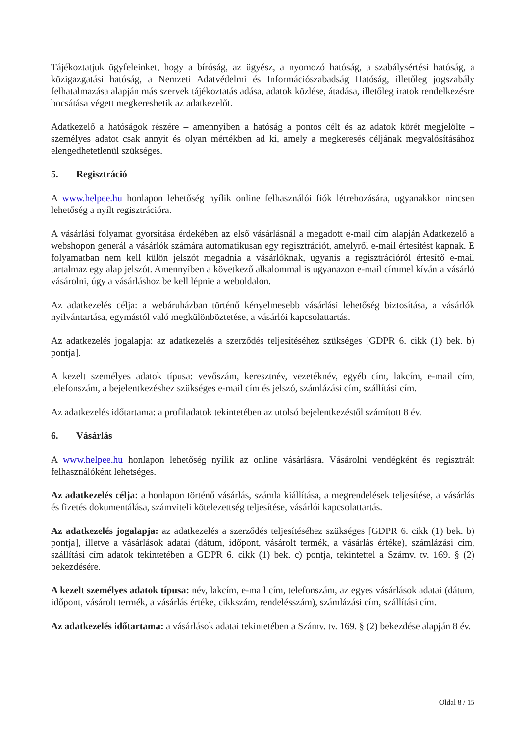Tájékoztatjuk ügyfeleinket, hogy a bíróság, az ügyész, a nyomozó hatóság, a szabálysértési hatóság, a közigazgatási hatóság, a Nemzeti Adatvédelmi és Információszabadság Hatóság, illetőleg jogszabály felhatalmazása alapján más szervek tájékoztatás adása, adatok közlése, átadása, illetőleg iratok rendelkezésre bocsátása végett megkereshetik az adatkezelőt.
Adatkezelő a hatóságok részére – amennyiben a hatóság a pontos célt és az adatok körét megjelölte – személyes adatot csak annyit és olyan mértékben ad ki, amely a megkeresés céljának megvalósításához elengedhetetlenül szükséges.
5. Regisztráció
A www.helpee.hu honlapon lehetőség nyílik online felhasználói fiók létrehozására, ugyanakkor nincsen lehetőség a nyílt regisztrációra.
A vásárlási folyamat gyorsítása érdekében az első vásárlásnál a megadott e-mail cím alapján Adatkezelő a webshopon generál a vásárlók számára automatikusan egy regisztrációt, amelyről e-mail értesítést kapnak. E folyamatban nem kell külön jelszót megadnia a vásárlóknak, ugyanis a regisztrációról értesítő e-mail tartalmaz egy alap jelszót. Amennyiben a következő alkalommal is ugyanazon e-mail címmel kíván a vásárló vásárolni, úgy a vásárláshoz be kell lépnie a weboldalon.
Az adatkezelés célja: a webáruházban történő kényelmesebb vásárlási lehetőség biztosítása, a vásárlók nyilvántartása, egymástól való megkülönböztetése, a vásárlói kapcsolattartás.
Az adatkezelés jogalapja: az adatkezelés a szerződés teljesítéséhez szükséges [GDPR 6. cikk (1) bek. b) pontja].
A kezelt személyes adatok típusa: vevőszám, keresztnév, vezetéknév, egyéb cím, lakcím, e-mail cím, telefonszám, a bejelentkezéshez szükséges e-mail cím és jelszó, számlázási cím, szállítási cím.
Az adatkezelés időtartama: a profiladatok tekintetében az utolsó bejelentkezéstől számított 8 év.
6. Vásárlás
A www.helpee.hu honlapon lehetőség nyílik az online vásárlásra. Vásárolni vendégként és regisztrált felhasználóként lehetséges.
Az adatkezelés célja: a honlapon történő vásárlás, számla kiállítása, a megrendelések teljesítése, a vásárlás és fizetés dokumentálása, számviteli kötelezettség teljesítése, vásárlói kapcsolattartás.
Az adatkezelés jogalapja: az adatkezelés a szerződés teljesítéséhez szükséges [GDPR 6. cikk (1) bek. b) pontja], illetve a vásárlások adatai (dátum, időpont, vásárolt termék, a vásárlás értéke), számlázási cím, szállítási cím adatok tekintetében a GDPR 6. cikk (1) bek. c) pontja, tekintettel a Számv. tv. 169. § (2) bekezdésére.
A kezelt személyes adatok típusa: név, lakcím, e-mail cím, telefonszám, az egyes vásárlások adatai (dátum, időpont, vásárolt termék, a vásárlás értéke, cikkszám, rendelésszám), számlázási cím, szállítási cím.
Az adatkezelés időtartama: a vásárlások adatai tekintetében a Számv. tv. 169. § (2) bekezdése alapján 8 év.
Oldal 8 / 15